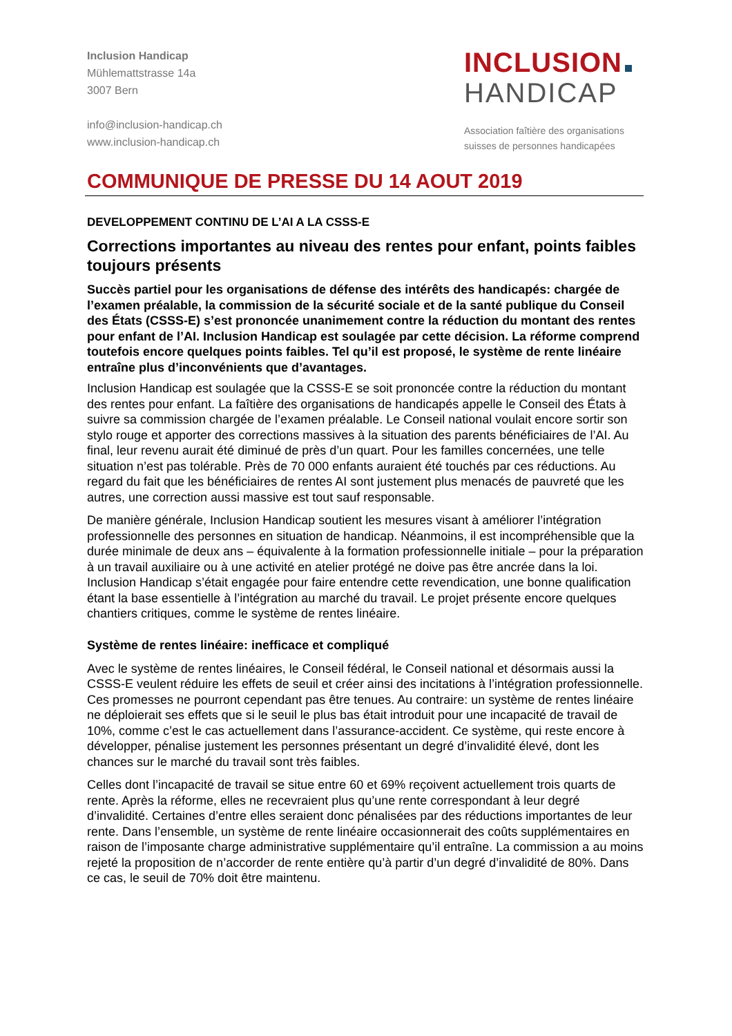Inclusion Handicap
Mühlemattstrasse 14a
3007 Bern
info@inclusion-handicap.ch
www.inclusion-handicap.ch
INCLUSION
HANDICAP
Association faîtière des organisations
suisses de personnes handicapées
COMMUNIQUE DE PRESSE DU 14 AOUT 2019
DEVELOPPEMENT CONTINU DE L’AI A LA CSSS-E
Corrections importantes au niveau des rentes pour enfant, points faibles toujours présents
Succès partiel pour les organisations de défense des intérêts des handicapés: chargée de l’examen préalable, la commission de la sécurité sociale et de la santé publique du Conseil des États (CSSS-E) s’est prononcée unanimement contre la réduction du montant des rentes pour enfant de l’AI. Inclusion Handicap est soulagée par cette décision. La réforme comprend toutefois encore quelques points faibles. Tel qu’il est proposé, le système de rente linéaire entraîne plus d’inconvénients que d’avantages.
Inclusion Handicap est soulagée que la CSSS-E se soit prononcée contre la réduction du montant des rentes pour enfant. La faîtière des organisations de handicapés appelle le Conseil des États à suivre sa commission chargée de l’examen préalable. Le Conseil national voulait encore sortir son stylo rouge et apporter des corrections massives à la situation des parents bénéficiaires de l’AI. Au final, leur revenu aurait été diminué de près d’un quart. Pour les familles concernées, une telle situation n’est pas tolérable. Près de 70 000 enfants auraient été touchés par ces réductions. Au regard du fait que les bénéficiaires de rentes AI sont justement plus menacés de pauvreté que les autres, une correction aussi massive est tout sauf responsable.
De manière générale, Inclusion Handicap soutient les mesures visant à améliorer l’intégration professionnelle des personnes en situation de handicap. Néanmoins, il est incompréhensible que la durée minimale de deux ans – équivalente à la formation professionnelle initiale – pour la préparation à un travail auxiliaire ou à une activité en atelier protégé ne doive pas être ancrée dans la loi. Inclusion Handicap s’était engagée pour faire entendre cette revendication, une bonne qualification étant la base essentielle à l’intégration au marché du travail. Le projet présente encore quelques chantiers critiques, comme le système de rentes linéaire.
Système de rentes linéaire: inefficace et compliqué
Avec le système de rentes linéaires, le Conseil fédéral, le Conseil national et désormais aussi la CSSS-E veulent réduire les effets de seuil et créer ainsi des incitations à l’intégration professionnelle. Ces promesses ne pourront cependant pas être tenues. Au contraire: un système de rentes linéaire ne déploierait ses effets que si le seuil le plus bas était introduit pour une incapacité de travail de 10%, comme c’est le cas actuellement dans l’assurance-accident. Ce système, qui reste encore à développer, pénalise justement les personnes présentant un degré d’invalidité élevé, dont les chances sur le marché du travail sont très faibles.
Celles dont l’incapacité de travail se situe entre 60 et 69% reçoivent actuellement trois quarts de rente. Après la réforme, elles ne recevraient plus qu’une rente correspondant à leur degré d’invalidité. Certaines d’entre elles seraient donc pénalisées par des réductions importantes de leur rente. Dans l’ensemble, un système de rente linéaire occasionnerait des coûts supplémentaires en raison de l’imposante charge administrative supplémentaire qu’il entraîne. La commission a au moins rejeté la proposition de n’accorder de rente entière qu’à partir d’un degré d’invalidité de 80%. Dans ce cas, le seuil de 70% doit être maintenu.